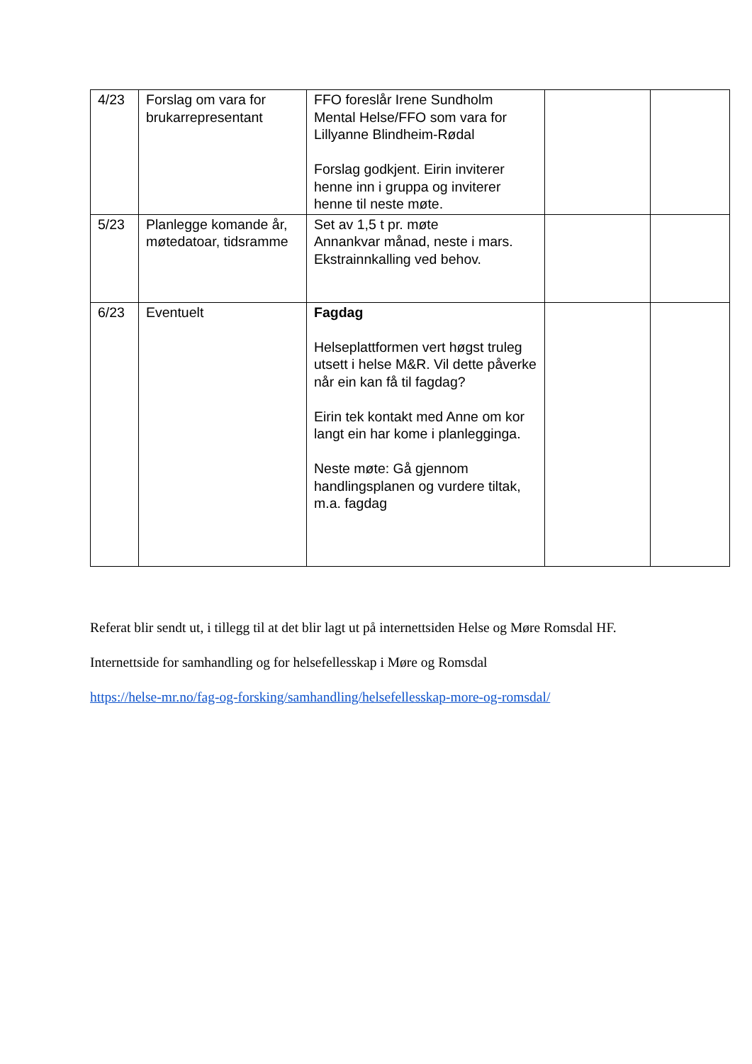| 4/23 | Forslag om vara for brukarrepresentant | FFO foreslår Irene Sundholm Mental Helse/FFO som vara for Lillyanne Blindheim-Rødal Forslag godkjent. Eirin inviterer henne inn i gruppa og inviterer henne til neste møte. | | |
| 5/23 | Planlegge komande år, møtedatoar, tidsramme | Set av 1,5 t pr. møte Annankvar månad, neste i mars. Ekstrainnkalling ved behov. | | |
| 6/23 | Eventuelt | Fagdag Helseplattformen vert høgst truleg utsett i helse M&R. Vil dette påverke når ein kan få til fagdag? Eirin tek kontakt med Anne om kor langt ein har kome i planlegginga. Neste møte: Gå gjennom handlingsplanen og vurdere tiltak, m.a. fagdag | | |
Referat blir sendt ut, i tillegg til at det blir lagt ut på internettsiden Helse og Møre Romsdal HF.
Internettside for samhandling og for helsefellesskap i Møre og Romsdal
https://helse-mr.no/fag-og-forsking/samhandling/helsefellesskap-more-og-romsdal/